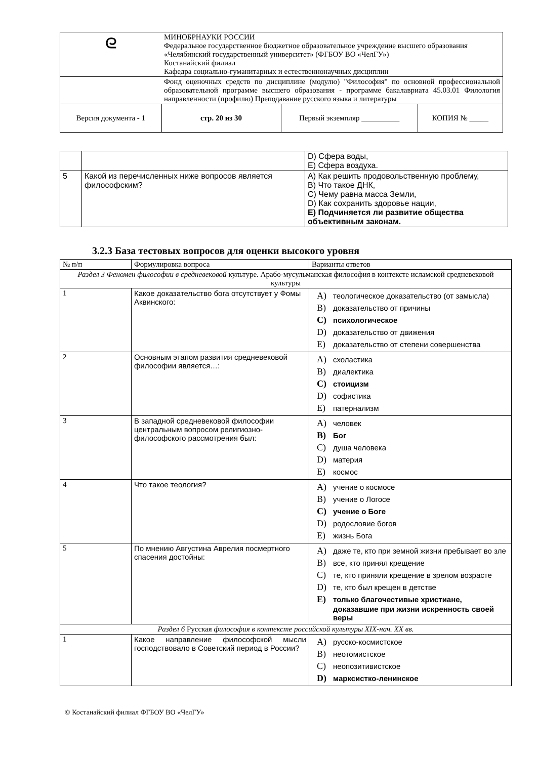| ᘓ | МИНОБРНАУКИ РОССИИ Федеральное государственное бюджетное образовательное учреждение высшего образования «Челябинский государственный университет» (ФГБОУ ВО «ЧелГУ») Костанайский филиал Кафедра социально-гуманитарных и естественнонаучных дисциплин | | | |
| | Фонд оценочных средств по дисциплине (модулю) "Философия" по основной профессиональной образовательной программе высшего образования - программе бакалавриата 45.03.01 Филология направленности (профилю) Преподавание русского языка и литературы | | | |
| Версия документа - 1 | стр. 20 из 30 | Первый экземпляр __________ | КОПИЯ № _____ | |
| | | D) Сфера воды, E) Сфера воздуха. |
| 5 | Какой из перечисленных ниже вопросов является философским? | A) Как решить продовольственную проблему, B) Что такое ДНК, C) Чему равна масса Земли, D) Как сохранить здоровье нации, E) Подчиняется ли развитие общества объективным законам. |
3.2.3 База тестовых вопросов для оценки высокого уровня
| № п/п | Формулировка вопроса | Варианты ответов |
| Раздел 3 Феномен философии в средневековой культуре. Арабо-мусульманская философия в контексте исламской средневековой культуры | | |
| 1 | Какое доказательство бога отсутствует у Фомы Аквинского: | A) теологическое доказательство (от замысла) B) доказательство от причины C) психологическое D) доказательство от движения E) доказательство от степени совершенства |
| 2 | Основным этапом развития средневековой философии является…: | A) схоластика B) диалектика C) стоицизм D) софистика E) патернализм |
| 3 | В западной средневековой философии центральным вопросом религиозно-философского рассмотрения был: | A) человек B) Бог C) душа человека D) материя E) космос |
| 4 | Что такое теология? | A) учение о космосе B) учение о Логосе C) учение о Боге D) родословие богов E) жизнь Бога |
| 5 | По мнению Августина Аврелия посмертного спасения достойны: | A) даже те, кто при земной жизни пребывает во зле B) все, кто принял крещение C) те, кто приняли крещение в зрелом возрасте D) те, кто был крещен в детстве E) только благочестивые христиане, доказавшие при жизни искренность своей веры |
| Раздел 6 Русская философия в контексте российской культуры XIX-нач. XX вв. | | |
| 1 | Какое направление философской мысли господствовало в Советский период в России? | A) русско-космистское B) неотомистское C) неопозитивистское D) марксистко-ленинское |
© Костанайский филиал ФГБОУ ВО «ЧелГУ»